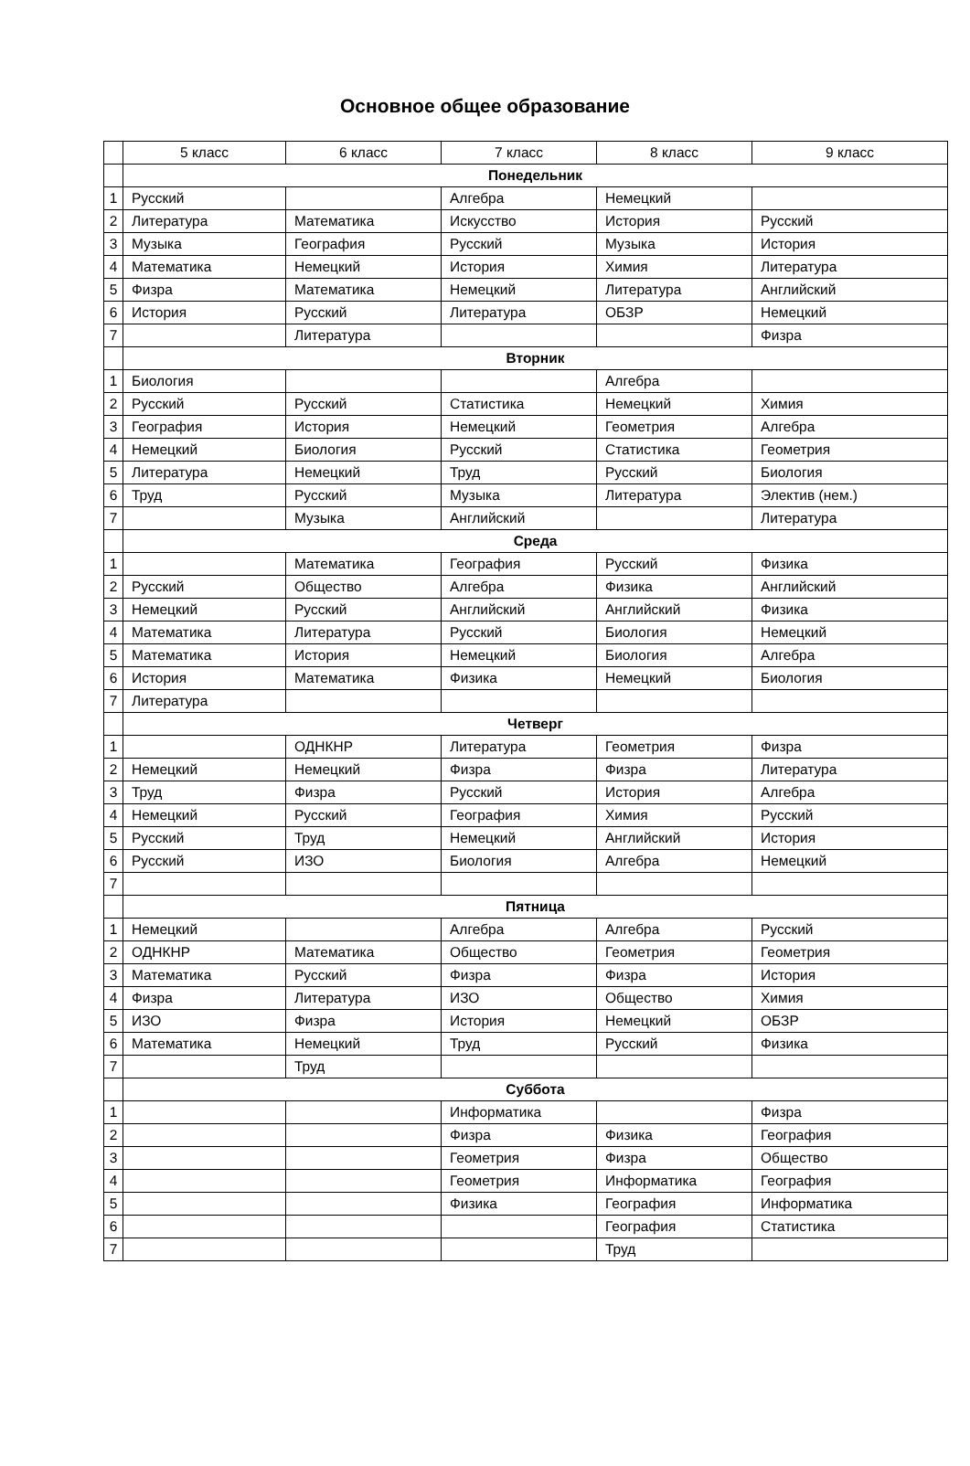Основное общее образование
| | 5 класс | 6 класс | 7 класс | 8 класс | 9 класс |
| --- | --- | --- | --- | --- | --- |
| | Понедельник | | | | |
| 1 | Русский | | Алгебра | Немецкий | |
| 2 | Литература | Математика | Искусство | История | Русский |
| 3 | Музыка | География | Русский | Музыка | История |
| 4 | Математика | Немецкий | История | Химия | Литература |
| 5 | Физра | Математика | Немецкий | Литература | Английский |
| 6 | История | Русский | Литература | ОБЗР | Немецкий |
| 7 | | Литература | | | Физра |
| | Вторник | | | | |
| 1 | Биология | | | Алгебра | |
| 2 | Русский | Русский | Статистика | Немецкий | Химия |
| 3 | География | История | Немецкий | Геометрия | Алгебра |
| 4 | Немецкий | Биология | Русский | Статистика | Геометрия |
| 5 | Литература | Немецкий | Труд | Русский | Биология |
| 6 | Труд | Русский | Музыка | Литература | Электив (нем.) |
| 7 | | Музыка | Английский | | Литература |
| | Среда | | | | |
| 1 | | Математика | География | Русский | Физика |
| 2 | Русский | Общество | Алгебра | Физика | Английский |
| 3 | Немецкий | Русский | Английский | Английский | Физика |
| 4 | Математика | Литература | Русский | Биология | Немецкий |
| 5 | Математика | История | Немецкий | Биология | Алгебра |
| 6 | История | Математика | Физика | Немецкий | Биология |
| 7 | Литература | | | | |
| | Четверг | | | | |
| 1 | | ОДНКНР | Литература | Геометрия | Физра |
| 2 | Немецкий | Немецкий | Физра | Физра | Литература |
| 3 | Труд | Физра | Русский | История | Алгебра |
| 4 | Немецкий | Русский | География | Химия | Русский |
| 5 | Русский | Труд | Немецкий | Английский | История |
| 6 | Русский | ИЗО | Биология | Алгебра | Немецкий |
| 7 | | | | | |
| | Пятница | | | | |
| 1 | Немецкий | | Алгебра | Алгебра | Русский |
| 2 | ОДНКНР | Математика | Общество | Геометрия | Геометрия |
| 3 | Математика | Русский | Физра | Физра | История |
| 4 | Физра | Литература | ИЗО | Общество | Химия |
| 5 | ИЗО | Физра | История | Немецкий | ОБЗР |
| 6 | Математика | Немецкий | Труд | Русский | Физика |
| 7 | | Труд | | | |
| | Суббота | | | | |
| 1 | | | Информатика | | Физра |
| 2 | | | Физра | Физика | География |
| 3 | | | Геометрия | Физра | Общество |
| 4 | | | Геометрия | Информатика | География |
| 5 | | | Физика | География | Информатика |
| 6 | | | | География | Статистика |
| 7 | | | | Труд | |